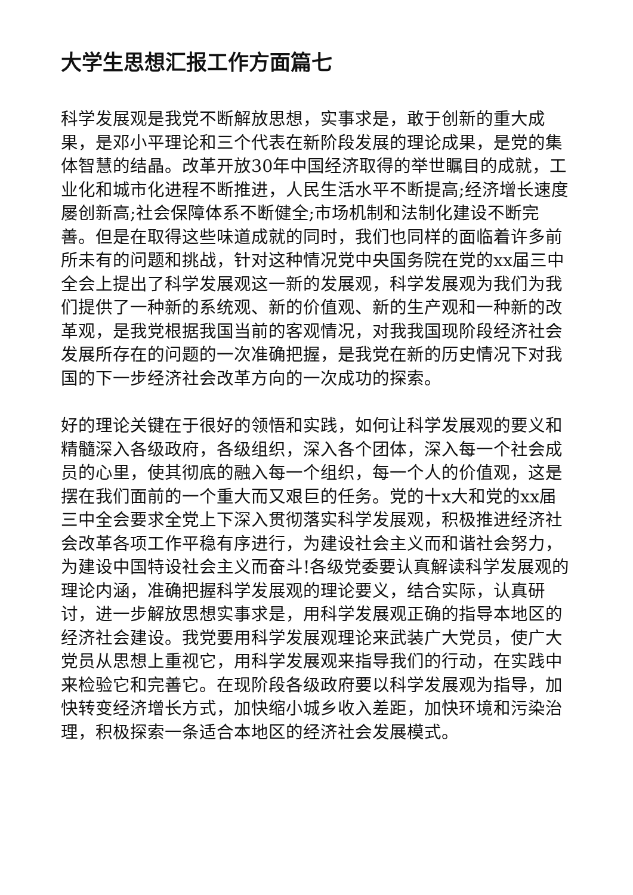大学生思想汇报工作方面篇七
科学发展观是我党不断解放思想，实事求是，敢于创新的重大成果，是邓小平理论和三个代表在新阶段发展的理论成果，是党的集体智慧的结晶。改革开放30年中国经济取得的举世瞩目的成就，工业化和城市化进程不断推进，人民生活水平不断提高;经济增长速度屡创新高;社会保障体系不断健全;市场机制和法制化建设不断完善。但是在取得这些味道成就的同时，我们也同样的面临着许多前所未有的问题和挑战，针对这种情况党中央国务院在党的xx届三中全会上提出了科学发展观这一新的发展观，科学发展观为我们为我们提供了一种新的系统观、新的价值观、新的生产观和一种新的改革观，是我党根据我国当前的客观情况，对我我国现阶段经济社会发展所存在的问题的一次准确把握，是我党在新的历史情况下对我国的下一步经济社会改革方向的一次成功的探索。
好的理论关键在于很好的领悟和实践，如何让科学发展观的要义和精髓深入各级政府，各级组织，深入各个团体，深入每一个社会成员的心里，使其彻底的融入每一个组织，每一个人的价值观，这是摆在我们面前的一个重大而又艰巨的任务。党的十x大和党的xx届三中全会要求全党上下深入贯彻落实科学发展观，积极推进经济社会改革各项工作平稳有序进行，为建设社会主义而和谐社会努力，为建设中国特设社会主义而奋斗!各级党委要认真解读科学发展观的理论内涵，准确把握科学发展观的理论要义，结合实际，认真研讨，进一步解放思想实事求是，用科学发展观正确的指导本地区的经济社会建设。我党要用科学发展观理论来武装广大党员，使广大党员从思想上重视它，用科学发展观来指导我们的行动，在实践中来检验它和完善它。在现阶段各级政府要以科学发展观为指导，加快转变经济增长方式，加快缩小城乡收入差距，加快环境和污染治理，积极探索一条适合本地区的经济社会发展模式。